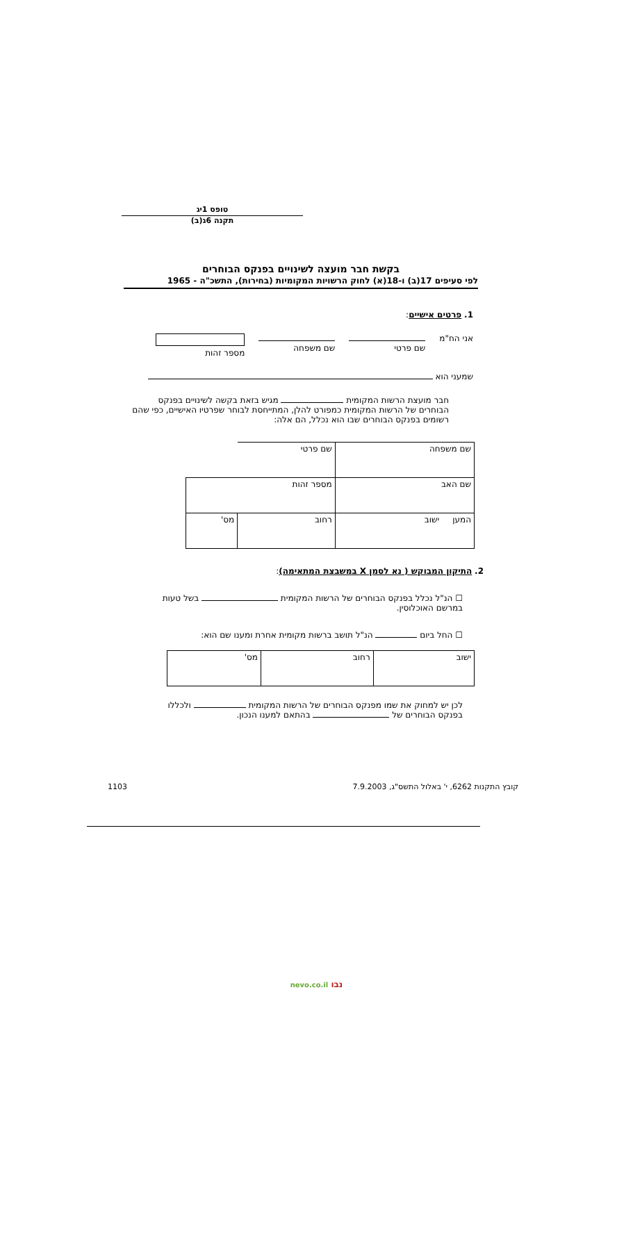טופס 1יג
תקנה 6ג(ב)
בקשת חבר מועצה לשינויים בפנקס הבוחרים
לפי סעיפים 17(ב) ו-18(א) לחוק הרשויות המקומיות (בחירות), התשכ"ה - 1965
1. פרטים אישיים:
אני הח"מ
שם פרטי
שם משפחה
מספר זהות
שמעני הוא
חבר מועצת הרשות המקומית מגיש בזאת בקשה לשינויים בפנקס הבוחרים של הרשות המקומית כמפורט להלן, המתייחסת לבוחר שפרטיו האישיים, כפי שהם רשומים בפנקס הבוחרים שבו הוא נכלל, הם אלה:
| שם משפחה | שם פרטי | |
| שם האב | מספר זהות | |
| המען ישוב | רחוב | מס' |
2. התיקון המבוקש ( נא לסמן X במשבצת המתאימה):
☐ הנ"ל נכלל בפנקס הבוחרים של הרשות המקומית בשל טעות במרשם האוכלוסין.
☐ החל ביום הנ"ל תושב ברשות מקומית אחרת ומענו שם הוא:
| ישוב | רחוב | מס' |
לכן יש למחוק את שמו מפנקס הבוחרים של הרשות המקומית ולכללו בפנקס הבוחרים של בהתאם למענו הנכון.
קובץ התקנות 6262, י' באלול התשס"ג, 7.9.2003 1103
נבו nevo.co.il